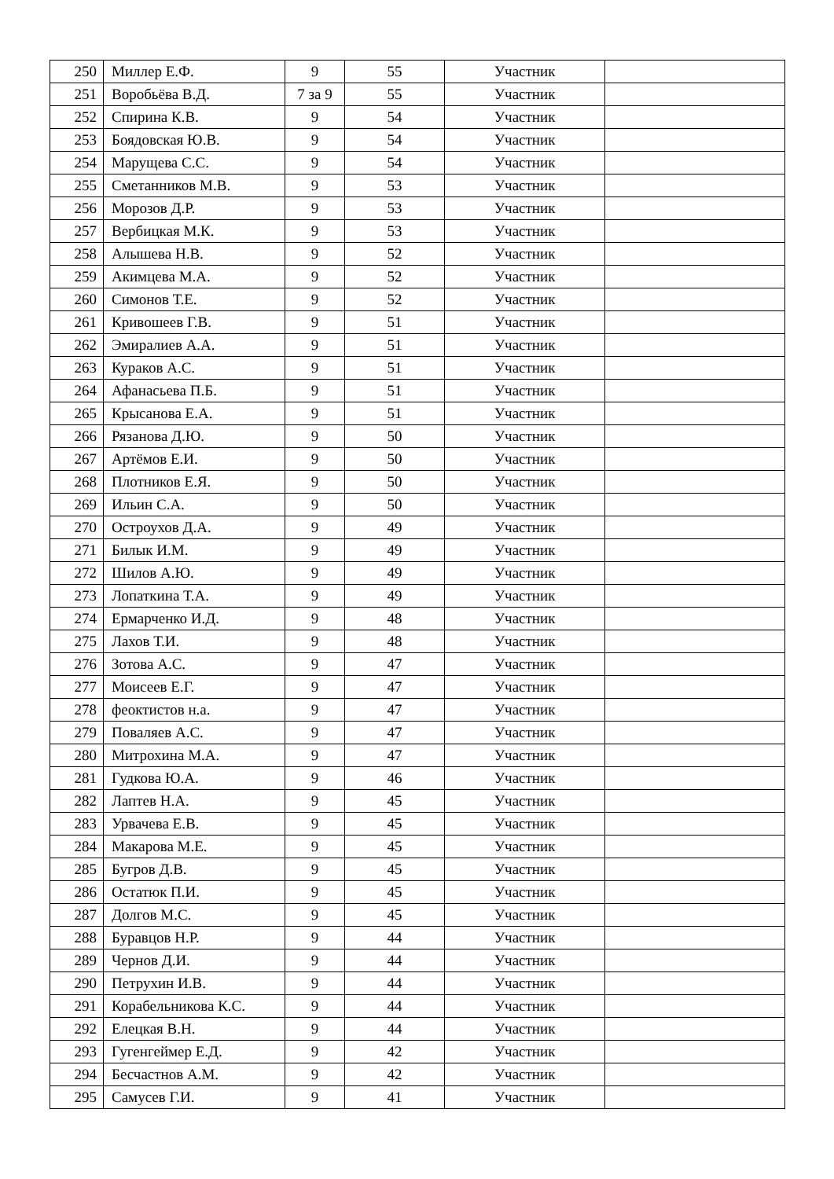| 250 | Миллер Е.Ф. | 9 | 55 | Участник | |
| 251 | Воробьёва В.Д. | 7 за 9 | 55 | Участник | |
| 252 | Спирина К.В. | 9 | 54 | Участник | |
| 253 | Боядовская Ю.В. | 9 | 54 | Участник | |
| 254 | Марущева С.С. | 9 | 54 | Участник | |
| 255 | Сметанников М.В. | 9 | 53 | Участник | |
| 256 | Морозов Д.Р. | 9 | 53 | Участник | |
| 257 | Вербицкая М.К. | 9 | 53 | Участник | |
| 258 | Алышева Н.В. | 9 | 52 | Участник | |
| 259 | Акимцева М.А. | 9 | 52 | Участник | |
| 260 | Симонов Т.Е. | 9 | 52 | Участник | |
| 261 | Кривошеев Г.В. | 9 | 51 | Участник | |
| 262 | Эмиралиев А.А. | 9 | 51 | Участник | |
| 263 | Кураков А.С. | 9 | 51 | Участник | |
| 264 | Афанасьева П.Б. | 9 | 51 | Участник | |
| 265 | Крысанова Е.А. | 9 | 51 | Участник | |
| 266 | Рязанова Д.Ю. | 9 | 50 | Участник | |
| 267 | Артёмов Е.И. | 9 | 50 | Участник | |
| 268 | Плотников Е.Я. | 9 | 50 | Участник | |
| 269 | Ильин С.А. | 9 | 50 | Участник | |
| 270 | Остроухов Д.А. | 9 | 49 | Участник | |
| 271 | Билык И.М. | 9 | 49 | Участник | |
| 272 | Шилов А.Ю. | 9 | 49 | Участник | |
| 273 | Лопаткина Т.А. | 9 | 49 | Участник | |
| 274 | Ермарченко И.Д. | 9 | 48 | Участник | |
| 275 | Лахов Т.И. | 9 | 48 | Участник | |
| 276 | Зотова А.С. | 9 | 47 | Участник | |
| 277 | Моисеев Е.Г. | 9 | 47 | Участник | |
| 278 | феоктистов н.а. | 9 | 47 | Участник | |
| 279 | Поваляев А.С. | 9 | 47 | Участник | |
| 280 | Митрохина М.А. | 9 | 47 | Участник | |
| 281 | Гудкова Ю.А. | 9 | 46 | Участник | |
| 282 | Лаптев Н.А. | 9 | 45 | Участник | |
| 283 | Урвачева Е.В. | 9 | 45 | Участник | |
| 284 | Макарова М.Е. | 9 | 45 | Участник | |
| 285 | Бугров Д.В. | 9 | 45 | Участник | |
| 286 | Остатюк П.И. | 9 | 45 | Участник | |
| 287 | Долгов М.С. | 9 | 45 | Участник | |
| 288 | Буравцов Н.Р. | 9 | 44 | Участник | |
| 289 | Чернов Д.И. | 9 | 44 | Участник | |
| 290 | Петрухин И.В. | 9 | 44 | Участник | |
| 291 | Корабельникова К.С. | 9 | 44 | Участник | |
| 292 | Елецкая В.Н. | 9 | 44 | Участник | |
| 293 | Гугенгеймер Е.Д. | 9 | 42 | Участник | |
| 294 | Бесчастнов А.М. | 9 | 42 | Участник | |
| 295 | Самусев Г.И. | 9 | 41 | Участник | |